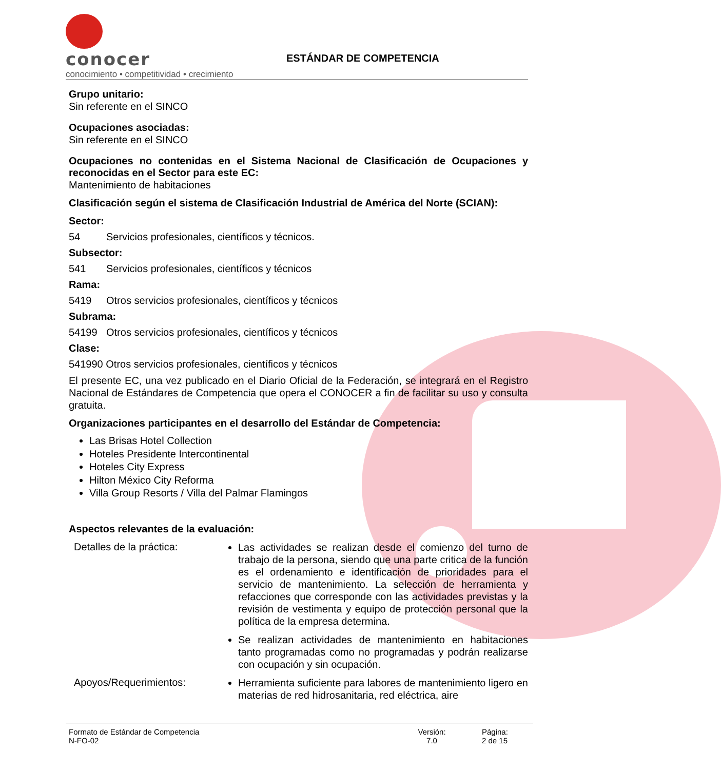conocer
conocimiento • competitividad • crecimiento
ESTÁNDAR DE COMPETENCIA
Grupo unitario:
Sin referente en el SINCO
Ocupaciones asociadas:
Sin referente en el SINCO
Ocupaciones no contenidas en el Sistema Nacional de Clasificación de Ocupaciones y reconocidas en el Sector para este EC:
Mantenimiento de habitaciones
Clasificación según el sistema de Clasificación Industrial de América del Norte (SCIAN):
Sector:
54 Servicios profesionales, científicos y técnicos.
Subsector:
541 Servicios profesionales, científicos y técnicos
Rama:
5419 Otros servicios profesionales, científicos y técnicos
Subrama:
54199 Otros servicios profesionales, científicos y técnicos
Clase:
541990 Otros servicios profesionales, científicos y técnicos
El presente EC, una vez publicado en el Diario Oficial de la Federación, se integrará en el Registro Nacional de Estándares de Competencia que opera el CONOCER a fin de facilitar su uso y consulta gratuita.
Organizaciones participantes en el desarrollo del Estándar de Competencia:
Las Brisas Hotel Collection
Hoteles Presidente Intercontinental
Hoteles City Express
Hilton México City Reforma
Villa Group Resorts / Villa del Palmar Flamingos
Aspectos relevantes de la evaluación:
Detalles de la práctica:
Las actividades se realizan desde el comienzo del turno de trabajo de la persona, siendo que una parte critica de la función es el ordenamiento e identificación de prioridades para el servicio de mantenimiento. La selección de herramienta y refacciones que corresponde con las actividades previstas y la revisión de vestimenta y equipo de protección personal que la política de la empresa determina.
Se realizan actividades de mantenimiento en habitaciones tanto programadas como no programadas y podrán realizarse con ocupación y sin ocupación.
Apoyos/Requerimientos:
Herramienta suficiente para labores de mantenimiento ligero en materias de red hidrosanitaria, red eléctrica, aire
Formato de Estándar de Competencia
N-FO-02
Versión:
7.0
Página:
2 de 15